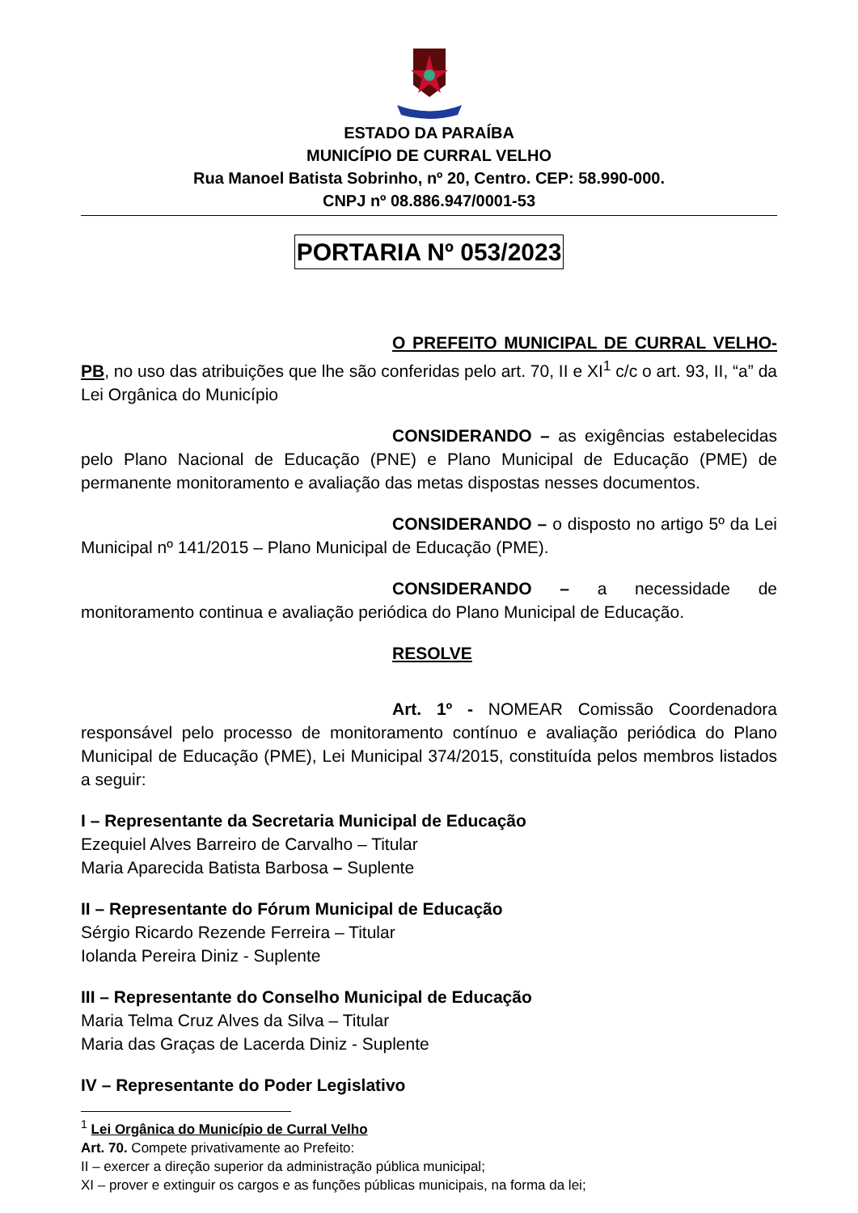ESTADO DA PARAÍBA
MUNICÍPIO DE CURRAL VELHO
Rua Manoel Batista Sobrinho, nº 20, Centro. CEP: 58.990-000.
CNPJ nº 08.886.947/0001-53
PORTARIA Nº 053/2023
O PREFEITO MUNICIPAL DE CURRAL VELHO-PB, no uso das atribuições que lhe são conferidas pelo art. 70, II e XI<sup>1</sup> c/c o art. 93, II, “a” da Lei Orgânica do Município
CONSIDERANDO – as exigências estabelecidas pelo Plano Nacional de Educação (PNE) e Plano Municipal de Educação (PME) de permanente monitoramento e avaliação das metas dispostas nesses documentos.
CONSIDERANDO – o disposto no artigo 5º da Lei Municipal nº 141/2015 – Plano Municipal de Educação (PME).
CONSIDERANDO – a necessidade de monitoramento continua e avaliação periódica do Plano Municipal de Educação.
RESOLVE
Art. 1º - NOMEAR Comissão Coordenadora responsável pelo processo de monitoramento contínuo e avaliação periódica do Plano Municipal de Educação (PME), Lei Municipal 374/2015, constituída pelos membros listados a seguir:
I – Representante da Secretaria Municipal de Educação
Ezequiel Alves Barreiro de Carvalho – Titular
Maria Aparecida Batista Barbosa – Suplente
II – Representante do Fórum Municipal de Educação
Sérgio Ricardo Rezende Ferreira – Titular
Iolanda Pereira Diniz - Suplente
III – Representante do Conselho Municipal de Educação
Maria Telma Cruz Alves da Silva – Titular
Maria das Graças de Lacerda Diniz - Suplente
IV – Representante do Poder Legislativo
<sup>1</sup> Lei Orgânica do Município de Curral Velho
Art. 70. Compete privativamente ao Prefeito:
II – exercer a direção superior da administração pública municipal;
XI – prover e extinguir os cargos e as funções públicas municipais, na forma da lei;